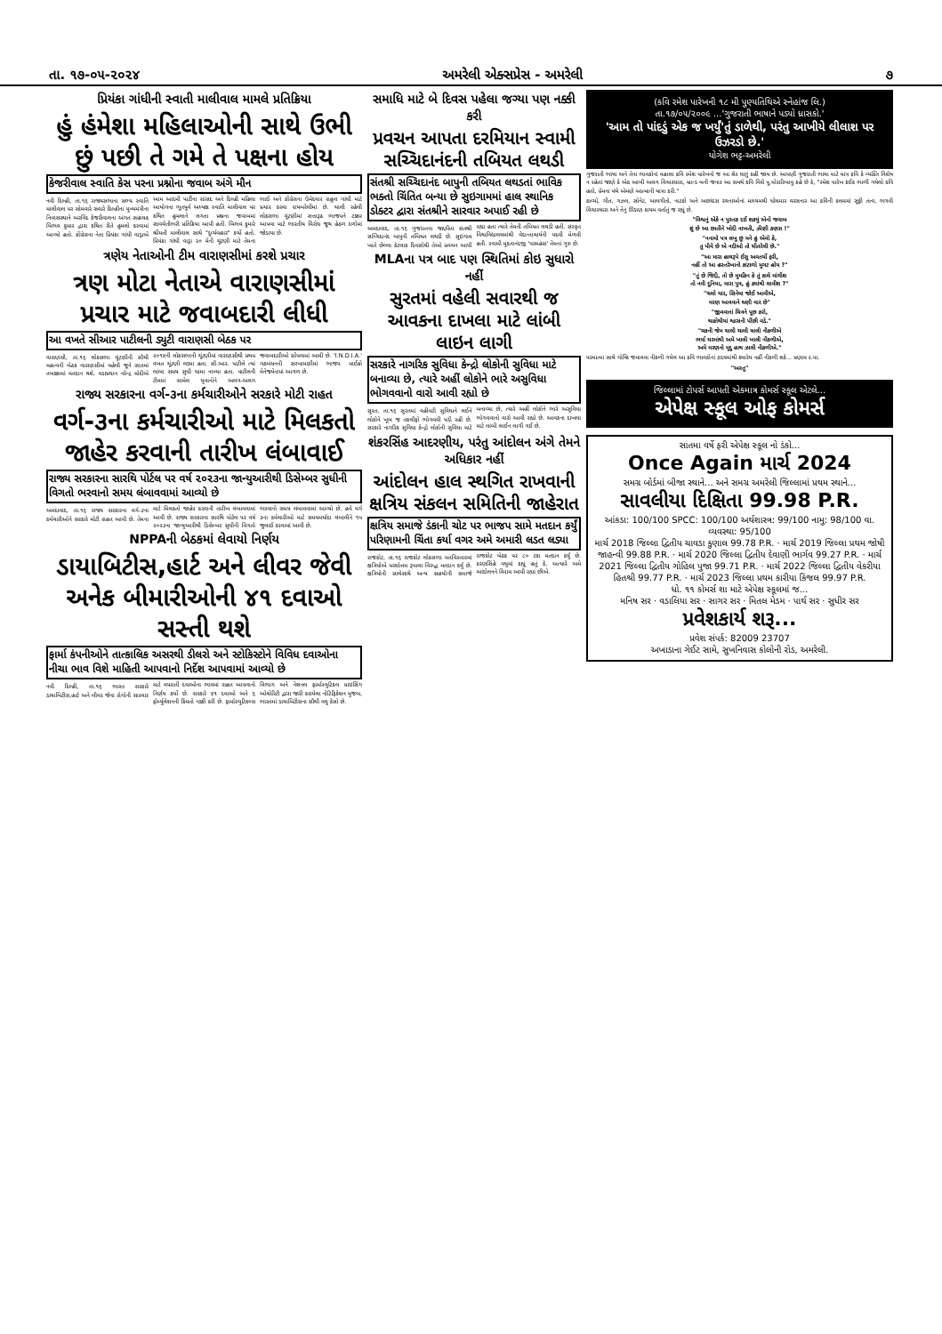તા. ૧૭-૦૫-૨૦૨૪ અમરેલી એક્સપ્રેસ - અમરેલી ૭
પ્રિયંકા ગાંધીની સ્વાતી માલીવાલ મામલે પ્રતિક્રિયા
હું હંમેશા મહિલાઓની સાથે ઉભી છું પછી તે ગમે તે પક્ષના હોય
કેજરીવાલ સ્વાતિ કેસ પરના પ્રશ્નોના જવાબ અંગે મૌન
નવી દિલ્હી, તા.૧૬ રાજ્યસભાના સભ્ય સ્વાતિ માલીવાલ પર સોમવારે સવારે દિલ્હીના મુખ્યમંત્રીના નિવાસસ્થાને અરવિંદ કેજરીવાલના અંગત સહાયક બિભવ કુમાર દ્વારા કથિત રીતે હુમલો કરવામાં આવ્યો હતો. કોંગ્રેસના નેતા પ્રિયંકા ગાંધી વાડ્રાએ આમ આદમી પાર્ટીના સાંસદ અને દિલ્હી મહિલા આયોગના ભૂતપૂર્વ અધ્યક્ષ સ્વાતિ માલીવાલ પર કથિત હુમલાને લગતા પ્રશ્નના જવાબમાં સાવચેતીભરી પ્રતિક્રિયા આપી હતી. બિભવ કુમારે શ્રીમતી માલીવાલ સાથે "દુર્વ્યવહાર" કર્યો હતો. પ્રિયંકા ગાંધી વાડ્રા ૨૦ મેની ચૂંટણી માટે તેમના ભાઈ અને કોંગ્રેસના ઉમેદવાર રાહુલ ગાંધી માટે પ્રચાર કરવા રાયબરેલીમાં છે. ચાલી રહેલી લોકસભા ચૂંટણીમાં સત્તારૂઢ ભાજપને ટક્કર આપવા માટે ભારતીય વિરોધ જૂથ હેઠળ દળોમાં જોડાયા છે.
ત્રણેય નેતાઓની ટીમ વારાણસીમાં કરશે પ્રચાર
ત્રણ મોટા નેતાએ વારાણસીમાં પ્રચાર માટે જવાબદારી લીધી
આ વખતે સીઆર પાટીલની ડ્યુટી વારાણસી બેઠક પર
વારાણસી, તા.૧૬ લોકસભા ચૂંટણીની સૌથી મહત્વની બેઠક વારાણસીમાં પહેલી જૂને સાતમાં તબક્કામાં મતદાન થશે. વડાપ્રધાન નરેન્દ્ર મોદીએ ૨૦૧૪ની લોકસભાની ચૂંટણીમાં વારાણસીથી પ્રથમ વખત ચૂંટણી લડ્યા હતા. સી.આર. પાટીલે ત્યાં લાંબા સમય સુધી ધામા નાખ્યા હતા. પાટીલની ટીમમાં સામેલ યુવાનોને અલગ-અલગ જવાબદારીઓ સોંપવામાં આવી છે. 'I.N.D.I.A.' ગઠબંધનની સરખામણીમાં ભાજપ માઈક્રો મેનેજમેન્ટમાં આગળ છે.
રાજ્ય સરકારના વર્ગ-૩ના કર્મચારીઓને સરકારે મોટી રાહત
વર્ગ-૩ના કર્મચારીઓ માટે મિલકતો જાહેર કરવાની તારીખ લંબાવાઈ
રાજ્ય સરકારના સારથિ પોર્ટલ પર વર્ષ ૨૦૨૩ના જાન્યુઆરીથી ડિસેમ્બર સુધીની વિગતો ભરવાનો સમય લંબાવવામાં આવ્યો છે
અમદાવાદ, તા.૧૬ રાજ્ય સરકારના વર્ગ-૩ના કર્મચારીઓને સરકારે મોટી રાહત આપી છે. તેમના માટે મિલકતો જાહેર કરવાની તારીખ લંબાવવામાં આવી છે. રાજ્ય સરકારના સારથિ પોર્ટલ પર વર્ષ ૨૦૨૩ના જાન્યુઆરીથી ડિસેમ્બર સુધીની વિગતો ભરવાનો સમય લંબાવવામાં આવ્યો છે. હવે વર્ગ ૩ના કર્મચારીઓ માટે સમયમર્યાદા લંબાવીને ૧૫ જુલાઈ કરવામાં આવી છે.
NPPAની બેઠકમાં લેવાયો નિર્ણય
ડાયાબિટીસ,હાર્ટ અને લીવર જેવી અનેક બીમારીઓની ૪૧ દવાઓ સસ્તી થશે
ફાર્મા કંપનીઓને તાત્કાલિક અસરથી ડીલરો અને સ્ટોકિસ્ટોને વિવિધ દવાઓના નીચા ભાવ વિશે માહિતી આપવાનો નિર્દેશ આપવામાં આવ્યો છે
નવી દિલ્હી, તા.૧૬ ભારત સરકારે ડાયાબિટીસ,હાર્ટ અને લીવર જેવા રોગોની સારવાર માટે વપરાતી દવાઓના ભાવમાં રાહત આપવાનો નિર્ણય કર્યો છે. સરકારે ૪૧ દવાઓ અને ૬ ફોર્મ્યુલેશનની કિંમતો નક્કી કરી છે. ફાર્માસ્યુટિકલ્સ વિભાગ અને નેશનલ ફાર્માસ્યુટિકલ પ્રાઇસિંગ ઓથોરિટી દ્વારા જારી કરાયેલા નોટિફિકેશન મુજબ, ભારતમાં ડાયાબિટીસના સૌથી વધુ કેસો છે.
સમાધિ માટે બે દિવસ પહેલા જગ્યા પણ નક્કી કરી
પ્રવચન આપતા દરમિયાન સ્વામી સચ્ચિદાનંદની તબિયત લથડી
સંતશ્રી સચ્ચિદાનંદ બાપુની તબિયત લથડતાં ભાવિક ભક્તો ચિંતિત બન્યા છે સુઇગામમાં હાલ સ્થાનિક ડોક્ટર દ્વારા સંતશ્રીને સારવાર અપાઈ રહી છે
અમદાવાદ, તા.૧૬ ગુજરાતના જાણીતા સંતશ્રી સચ્ચિદાનંદ બાપુની તબિયત લથડી છે. સુઇગામ ખાતે છેલ્લા કેટલાક દિવસોથી તેઓ પ્રવચન આપી રહ્યા હતા ત્યારે તેમની તબિયત લથડી હતી. સંસ્કૃત વિશ્વવિદ્યાલયમાંથી વેદાન્તાચાર્યની પદવી મેળવી હતી. સ્વામી મુક્તાનંદજી 'પરમહંસ' તેમનાં ગુરુ છે.
MLAના પત્ર બાદ પણ સ્થિતિમાં કોઇ સુધારો નહીં
સુરતમાં વહેલી સવારથી જ આવકના દાખલા માટે લાંબી લાઇન લાગી
સરકારે નાગરિક સુવિધા કેન્દ્રો લોકોની સુવિધા માટે બનાવ્યા છે, ત્યારે અહીં લોકોને ભારે અસુવિધા ભોગવવાનો વારો આવી રહ્યો છે
સુરત, તા.૧૬ સુરતમાં વહીવટી સુવિધાને લઈને લોકોને ખૂબ જ તકલીફો ભોગવવી પડી રહી છે. સરકારે નાગરિક સુવિધા કેન્દ્રો લોકોની સુવિધા માટે બનાવ્યા છે, ત્યારે અહીં લોકોને ભારે અસુવિધા ભોગવવાનો વારો આવી રહ્યો છે. આવકના દાખલા માટે લાંબી લાઈન લાગી ગઈ છે.
શંકરસિંહ આદરણીય, પરંતુ આંદોલન અંગે તેમને અધિકાર નહીં
આંદોલન હાલ સ્થગિત રાખવાની ક્ષત્રિય સંકલન સમિતિની જાહેરાત
ક્ષત્રિય સમાજે ડંકાની ચોટ પર ભાજપ સામે મતદાન કર્યું પરિણામની ચિંતા કર્યા વગર અમે અમારી લડત લડ્યા
રાજકોટ, તા.૧૬ રાજકોટ લોકસભા મતવિસ્તારમાં ક્ષત્રિયોએ પરશોત્તમ રૂપાલા વિરુદ્ધ મતદાન કર્યું છે. ક્ષત્રિયોની સાથેસાથે અન્ય સહયોગી સમાજે રાજકોટ બેઠક પર ૮૦ ટકા મતદાન કર્યું છે. કરણસિંહે વધુમાં કહ્યું હતું કે, અત્યારે અમે આંદોલનને વિરામ આપી રહ્યા છીએ.
(કવિ રમેશ પારેખની ૧૮ મી પુણ્યતિથિએ સ્નેહાંજ લિ.)
તા.૧૭/૦૫/૨૦૦૯ ...'ગુજરાતી ભાષાને પડ્યો ધ્રાસકો.'
'આમ તો પાંદડું એક જ ખર્યું'તું ડાળેથી, પરંતુ આખીયે લીલાશ પર ઉઝરડો છે.'
યોગેશ ભટ્ટ-અમરેલી
ગુજરાતી ભાષા અને તેના ભાવકોનાં વહાલા કવિ રમેશ પારેખનો જ આ શેર ઘણું કહી જાય છે. આપણી ગુજરાતી ભાષા માટે માત્ર કવિ કે વ્યક્તિ વિશેષ ન રહેતાં જાણે કે એક આખી અલગ વિચારધારા, બ્રાન્ડ બની જનાર આ સમર્થ કવિ વિશે પૂ.મોરારિબાપુ કહે છે કે, "રમેશ પારેખ કંઈક ભાળી ગયેલો કવિ હતો, પ્રેમના પંથે એમણે આત્માની યાત્રા કરી."
કાવ્યો, ગીત, ગઝલ, સોનેટ, બાલગીતો, નાટકો અને અછાંદસ રચનાઓનાં માધ્યમથી ધોધમાર વરસનાર આ કવિની કલમમાં સૂફી તત્વ, ભગવી વિચારધારા અને તેનું ઊંડાણ કાયમ વર્તાતું જ રહ્યું છે.
"વિશ્વનું એકે ન પુસ્તક દઈ શકયું એનો જવાબ
શું છે આ છાતીને ખોદી નાખતી, ઝીણી કણસ !"
"નનામો પત્ર લખુ છું મને હું એવો કે,
તુ પીવે છે એ નદીઓ તો ચીતરેલી છે."
"આ મારા હાથરૂપે ઈસુ અવતર્યો ફરી,
નહીં તો આ હસ્તરેખાનો કાંટાળો મુગટ હોય ?"
"તું છે જિદ્દી, તો છે મુમકિન કે તું કાલે માંગીશ
તો નવી દુનિયા, મારા પુત્ર, હું ક્યાંથી લાવીશ ?"
"ચલો યાર, સિનેમા જોઈ આવીએ,
મરણ આવવાને ઘણી વાર છે"
"જીવવાનાં ચિત્રને પૂછ કરો,
થાકોથીયાં શ્વાસની પીંછી વડે."
"ચકની જેમ ચાલી ચાલી ચાલી નીકળીએ
ભર્યા ઘરમાંથી અમે ખાલી ખાલી નીકળીએ,
અમે મરણનો મૃદુ હાથ ઝાલી નીકળીએ."
પરમાત્મા સાથે ગોષ્ઠિ જમાવવા નીકળી ગયેલ આ કવિ ભાવકોનાં હૃદયમાંથી ક્યારેય નહીં નીકળી શકે... પ્રણામ ર.પા.
"અસ્તુ"
જિલ્લામાં ટોપર્સ આપતી એકમાત્ર કોમર્સ સ્કૂલ એટલે...
એપેક્ષ સ્કૂલ ઓફ કોમર્સ
સાતમા વર્ષે ફરી એપેક્ષ સ્કૂલ નો ડંકો...
Once Again માર્ચ 2024
સમગ્ર બોર્ડમાં બીજા સ્થાને... અને સમગ્ર અમરેલી જિલ્લામાં પ્રથમ સ્થાને...
સાવલીયા દિક્ષિતા 99.98 P.R.
આંકડા: 100/100 SPCC: 100/100 અર્થશાસ્ત્ર: 99/100 નામુ: 98/100 વા. વ્યવસ્થા: 95/100
માર્ચ 2018 જિલ્લા દ્વિતીય ચાવડા કુણાલ 99.78 P.R. · માર્ચ 2019 જિલ્લા પ્રથમ જોષી જાહન્વી 99.88 P.R. · માર્ચ 2020 જિલ્લા દ્વિતીય દેવાણી ભાર્ગવ 99.27 P.R. · માર્ચ 2021 જિલ્લા દ્વિતીય ગોહિલ પુજા 99.71 P.R. · માર્ચ 2022 જિલ્લા દ્વિતીય વેકરીયા હિતશ્રી 99.77 P.R. · માર્ચ 2023 જિલ્લા પ્રથમ કારીયા કિંજલ 99.97 P.R.
ધો. ૧૧ કોમર્સ શા માટે એપેક્ષ સ્કૂલમાં જ...
મનિષ સર · વડાલિયા સર · સાગર સર · મિતલ મેડમ · પાર્થ સર · સુધીર સર
પ્રવેશકાર્ય શરૂ...
પ્રવેશ સંપર્ક: 82009 23707
અખાડાના ગેઈટ સામે, સુખનિવાસ કોલોની રોડ, અમરેલી.